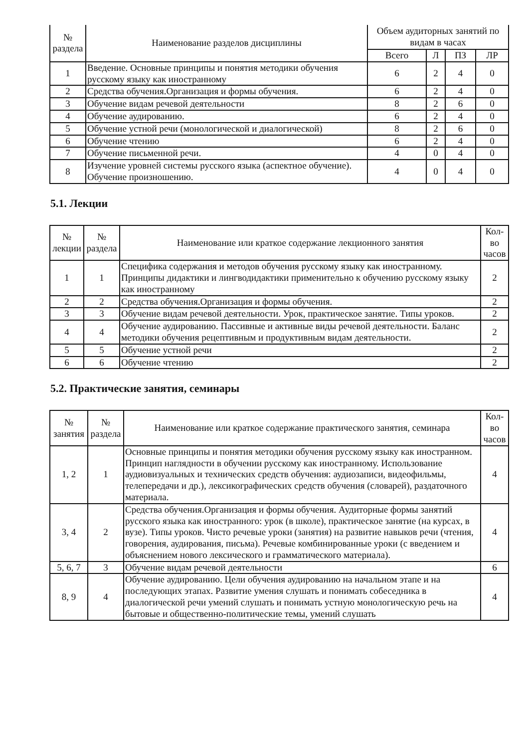| № раздела | Наименование разделов дисциплины | Объем аудиторных занятий по видам в часах | | | |
| --- | --- | --- | --- | --- | --- |
| | | Всего | Л | ПЗ | ЛР |
| 1 | Введение. Основные принципы и понятия методики обучения русскому языку как иностранному | 6 | 2 | 4 | 0 |
| 2 | Средства обучения.Организация и формы обучения. | 6 | 2 | 4 | 0 |
| 3 | Обучение видам речевой деятельности | 8 | 2 | 6 | 0 |
| 4 | Обучение аудированию. | 6 | 2 | 4 | 0 |
| 5 | Обучение устной речи (монологической и диалогической) | 8 | 2 | 6 | 0 |
| 6 | Обучение чтению | 6 | 2 | 4 | 0 |
| 7 | Обучение письменной речи. | 4 | 0 | 4 | 0 |
| 8 | Изучение уровней системы русского языка (аспектное обучение). Обучение произношению. | 4 | 0 | 4 | 0 |
5.1. Лекции
| № лекции | № раздела | Наименование или краткое содержание лекционного занятия | Кол- во часов |
| --- | --- | --- | --- |
| 1 | 1 | Специфика содержания и методов обучения русскому языку как иностранному. Принципы дидактики и лингводидактики применительно к обучению русскому языку как иностранному | 2 |
| 2 | 2 | Средства обучения.Организация и формы обучения. | 2 |
| 3 | 3 | Обучение видам речевой деятельности. Урок, практическое занятие. Типы уроков. | 2 |
| 4 | 4 | Обучение аудированию. Пассивные и активные виды речевой деятельности. Баланс методики обучения рецептивным и продуктивным видам деятельности. | 2 |
| 5 | 5 | Обучение устной речи | 2 |
| 6 | 6 | Обучение чтению | 2 |
5.2. Практические занятия, семинары
| № занятия | № раздела | Наименование или краткое содержание практического занятия, семинара | Кол- во часов |
| --- | --- | --- | --- |
| 1, 2 | 1 | Основные принципы и понятия методики обучения русскому языку как иностранном. Принцип наглядности в обучении русскому как иностранному. Использование аудиовизуальных и технических средств обучения: аудиозаписи, видеофильмы, телепередачи и др.), лексикографических средств обучения (словарей), раздаточного материала. | 4 |
| 3, 4 | 2 | Средства обучения.Организация и формы обучения. Аудиторные формы занятий русского языка как иностранного: урок (в школе), практическое занятие (на курсах, в вузе). Типы уроков. Чисто речевые уроки (занятия) на развитие навыков речи (чтения, говорения, аудирования, письма). Речевые комбинированные уроки (с введением и объяснением нового лексического и грамматического материала). | 4 |
| 5, 6, 7 | 3 | Обучение видам речевой деятельности | 6 |
| 8, 9 | 4 | Обучение аудированию. Цели обучения аудированию на начальном этапе и на последующих этапах. Развитие умения слушать и понимать собеседника в диалогической речи умений слушать и понимать устную монологическую речь на бытовые и общественно-политические темы, умений слушать | 4 |